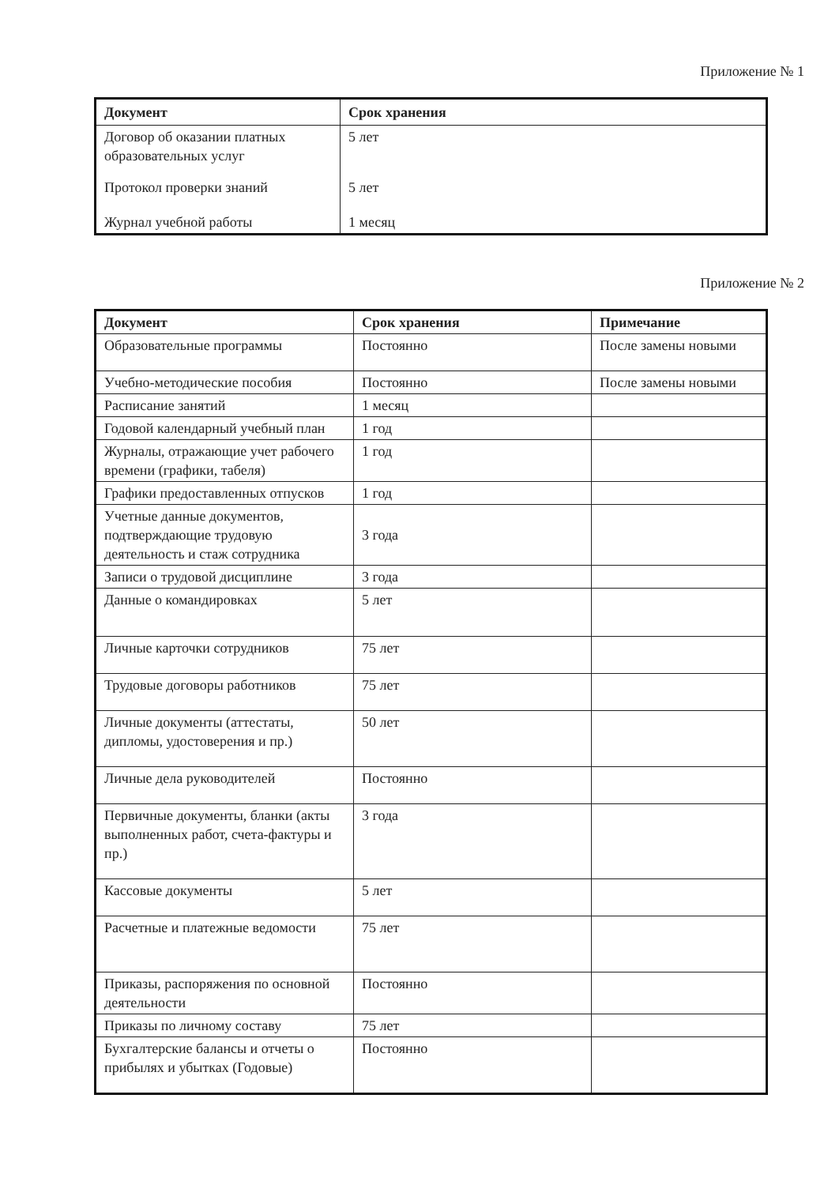Приложение № 1
| Документ | Срок хранения |
| --- | --- |
| Договор об оказании платных образовательных услуг | 5 лет |
| Протокол проверки знаний | 5 лет |
| Журнал учебной работы | 1 месяц |
Приложение № 2
| Документ | Срок хранения | Примечание |
| --- | --- | --- |
| Образовательные программы | Постоянно | После замены новыми |
| Учебно-методические пособия | Постоянно | После замены новыми |
| Расписание занятий | 1 месяц | |
| Годовой календарный учебный план | 1 год | |
| Журналы, отражающие учет рабочего времени (графики, табеля) | 1 год | |
| Графики предоставленных отпусков | 1 год | |
| Учетные данные документов, подтверждающие трудовую деятельность и стаж сотрудника | 3 года | |
| Записи о трудовой дисциплине | 3 года | |
| Данные о командировках | 5 лет | |
| Личные карточки сотрудников | 75 лет | |
| Трудовые договоры работников | 75 лет | |
| Личные документы (аттестаты, дипломы, удостоверения и пр.) | 50 лет | |
| Личные дела руководителей | Постоянно | |
| Первичные документы, бланки (акты выполненных работ, счета-фактуры и пр.) | 3 года | |
| Кассовые документы | 5 лет | |
| Расчетные и платежные ведомости | 75 лет | |
| Приказы, распоряжения по основной деятельности | Постоянно | |
| Приказы по личному составу | 75 лет | |
| Бухгалтерские балансы и отчеты о прибылях и убытках (Годовые) | Постоянно | |